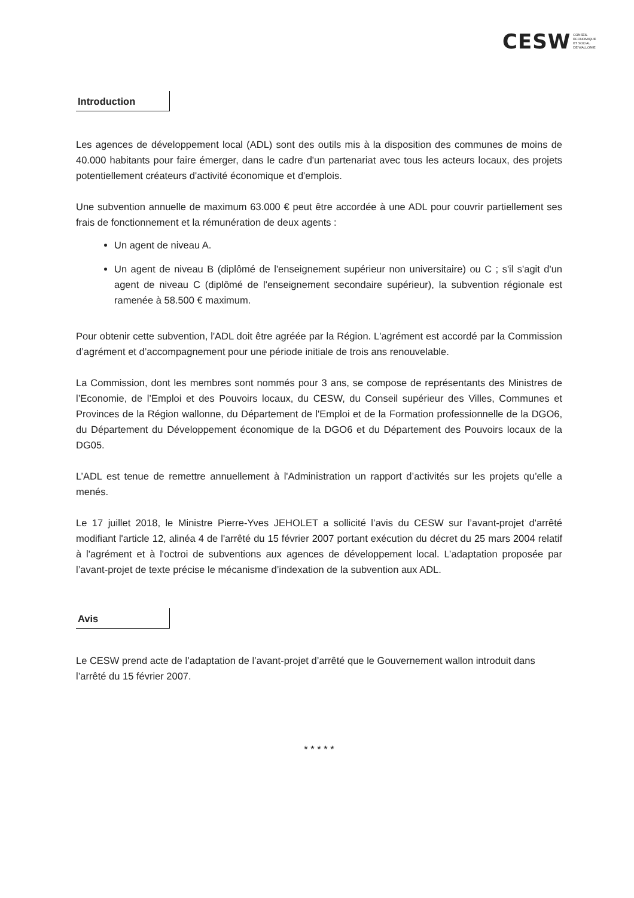CESW CONSEIL
ECONOMIQUE
ET SOCIAL
DE WALLONIE
Introduction
Les agences de développement local (ADL) sont des outils mis à la disposition des communes de moins de 40.000 habitants pour faire émerger, dans le cadre d'un partenariat avec tous les acteurs locaux, des projets potentiellement créateurs d'activité économique et d'emplois.
Une subvention annuelle de maximum 63.000 € peut être accordée à une ADL pour couvrir partiellement ses frais de fonctionnement et la rémunération de deux agents :
Un agent de niveau A.
Un agent de niveau B (diplômé de l'enseignement supérieur non universitaire) ou C ; s'il s'agit d'un agent de niveau C (diplômé de l'enseignement secondaire supérieur), la subvention régionale est ramenée à 58.500 € maximum.
Pour obtenir cette subvention, l'ADL doit être agréée par la Région. L'agrément est accordé par la Commission d’agrément et d’accompagnement pour une période initiale de trois ans renouvelable.
La Commission, dont les membres sont nommés pour 3 ans, se compose de représentants des Ministres de l’Economie, de l’Emploi et des Pouvoirs locaux, du CESW, du Conseil supérieur des Villes, Communes et Provinces de la Région wallonne, du Département de l'Emploi et de la Formation professionnelle de la DGO6, du Département du Développement économique de la DGO6 et du Département des Pouvoirs locaux de la DG05.
L’ADL est tenue de remettre annuellement à l'Administration un rapport d’activités sur les projets qu’elle a menés.
Le 17 juillet 2018, le Ministre Pierre-Yves JEHOLET a sollicité l’avis du CESW sur l’avant-projet d'arrêté modifiant l'article 12, alinéa 4 de l'arrêté du 15 février 2007 portant exécution du décret du 25 mars 2004 relatif à l'agrément et à l'octroi de subventions aux agences de développement local. L’adaptation proposée par l’avant-projet de texte précise le mécanisme d’indexation de la subvention aux ADL.
Avis
Le CESW prend acte de l’adaptation de l’avant-projet d’arrêté que le Gouvernement wallon introduit dans l’arrêté du 15 février 2007.
* * * * *